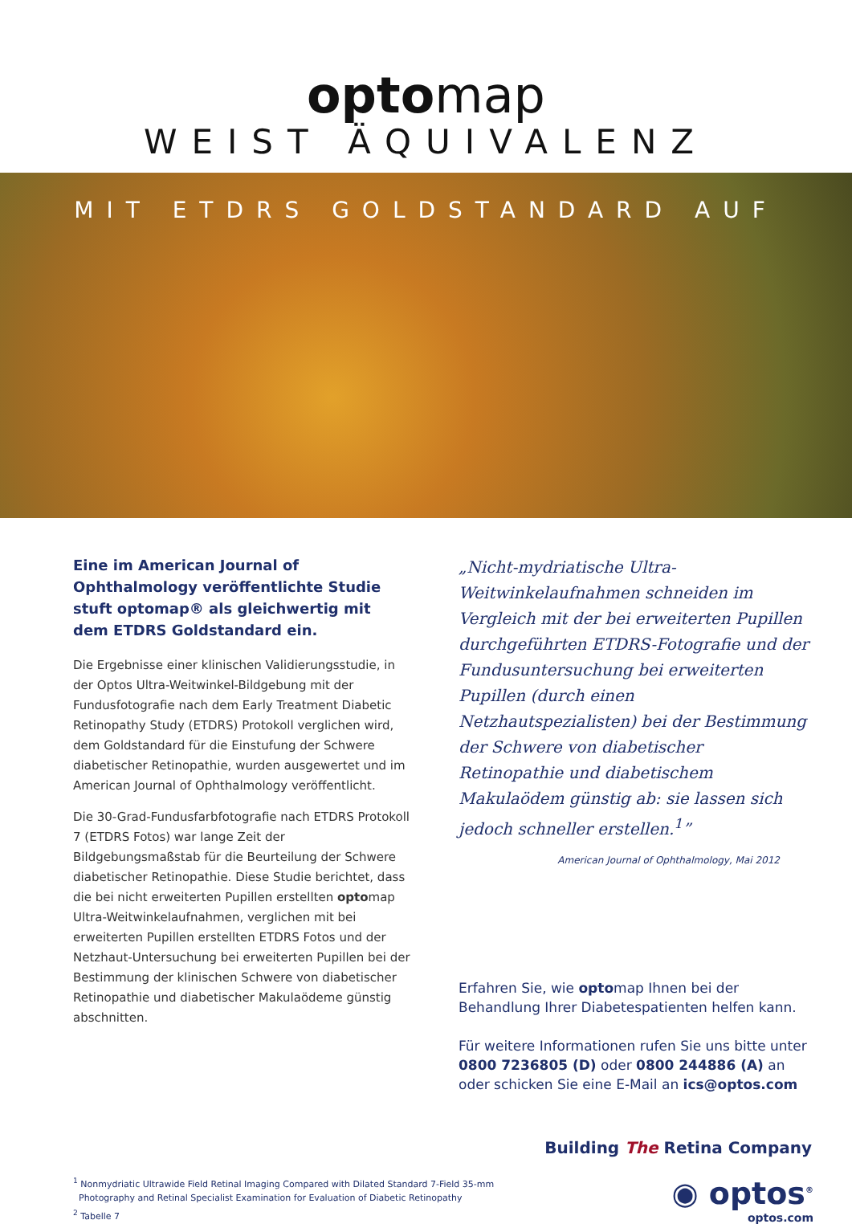optomap
WEIST ÄQUIVALENZ
MIT ETDRS GOLDSTANDARD AUF
Eine im American Journal of Ophthalmology veröffentlichte Studie stuft optomap® als gleichwertig mit dem ETDRS Goldstandard ein.
Die Ergebnisse einer klinischen Validierungsstudie, in der Optos Ultra-Weitwinkel-Bildgebung mit der Fundusfotografie nach dem Early Treatment Diabetic Retinopathy Study (ETDRS) Protokoll verglichen wird, dem Goldstandard für die Einstufung der Schwere diabetischer Retinopathie, wurden ausgewertet und im American Journal of Ophthalmology veröffentlicht.
Die 30-Grad-Fundusfarbfotografie nach ETDRS Protokoll 7 (ETDRS Fotos) war lange Zeit der Bildgebungsmaßstab für die Beurteilung der Schwere diabetischer Retinopathie. Diese Studie berichtet, dass die bei nicht erweiterten Pupillen erstellten optomap Ultra-Weitwinkelaufnahmen, verglichen mit bei erweiterten Pupillen erstellten ETDRS Fotos und der Netzhaut-Untersuchung bei erweiterten Pupillen bei der Bestimmung der klinischen Schwere von diabetischer Retinopathie und diabetischer Makulaödeme günstig abschnitten.
„Nicht-mydriatische Ultra-Weitwinkelaufnahmen schneiden im Vergleich mit der bei erweiterten Pupillen durchgeführten ETDRS-Fotografie und der Fundusuntersuchung bei erweiterten Pupillen (durch einen Netzhautspezialisten) bei der Bestimmung der Schwere von diabetischer Retinopathie und diabetischem Makulaödem günstig ab: sie lassen sich jedoch schneller erstellen.<sup>1</sup>”
American Journal of Ophthalmology, Mai 2012
Erfahren Sie, wie optomap Ihnen bei der Behandlung Ihrer Diabetespatienten helfen kann.
Für weitere Informationen rufen Sie uns bitte unter 0800 7236805 (D) oder 0800 244886 (A) an oder schicken Sie eine E-Mail an ics@optos.com
Building The Retina Company
<sup>1</sup> Nonmydriatic Ultrawide Field Retinal Imaging Compared with Dilated Standard 7-Field 35-mm
Photography and Retinal Specialist Examination for Evaluation of Diabetic Retinopathy
<sup>2</sup> Tabelle 7
◉ optos<sup>®</sup>
optos.com